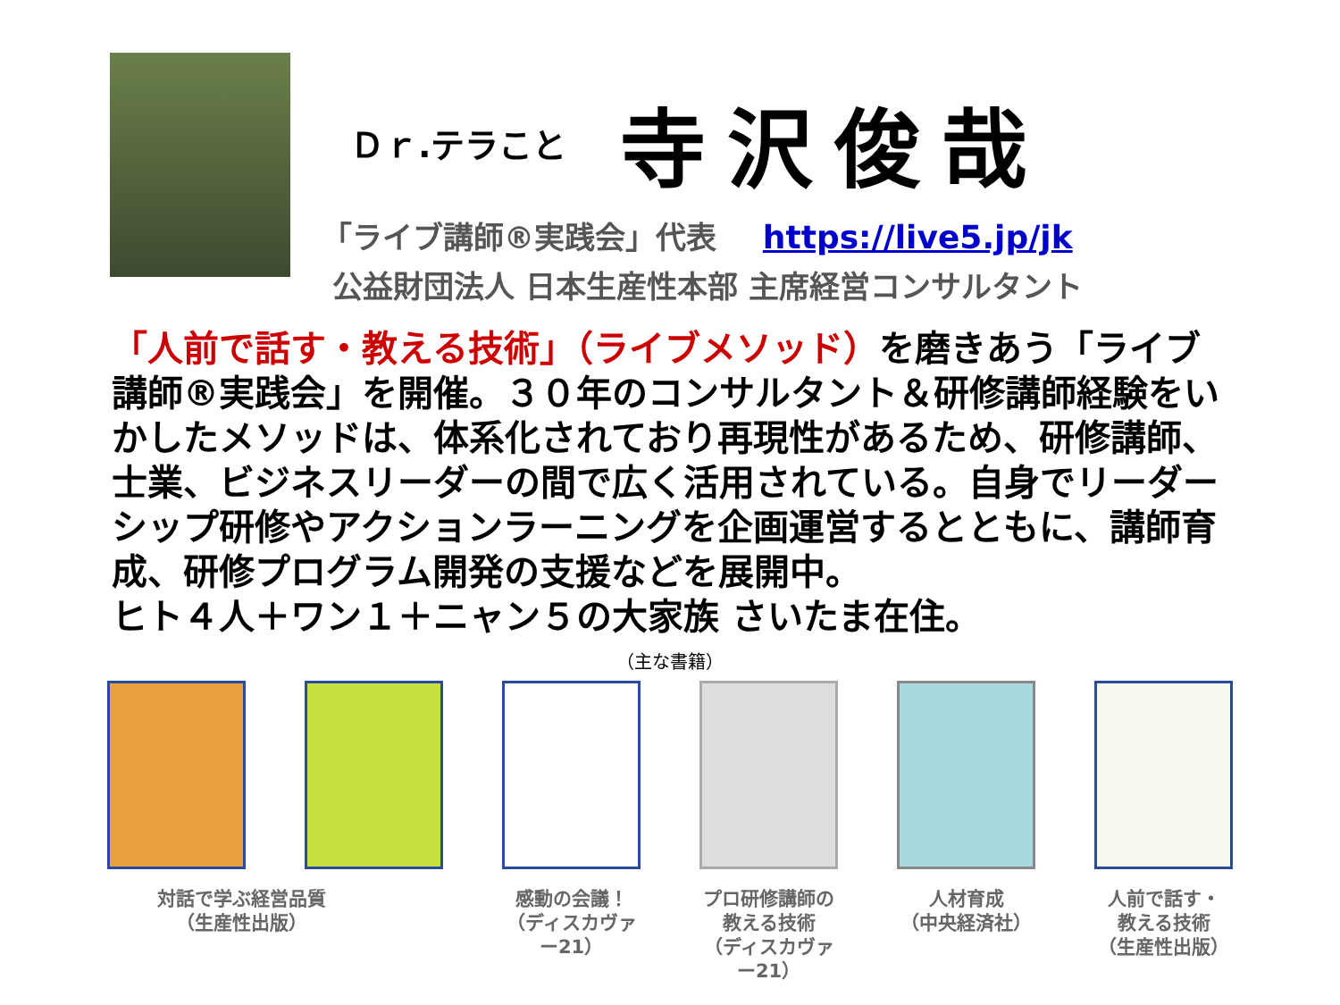Ｄｒ.テラこと 寺沢俊哉
「ライブ講師®実践会」代表 https://live5.jp/jk
公益財団法人 日本生産性本部 主席経営コンサルタント
「人前で話す・教える技術」（ライブメソッド）を磨きあう「ライブ講師®実践会」を開催。３０年のコンサルタント＆研修講師経験をいかしたメソッドは、体系化されており再現性があるため、研修講師、士業、ビジネスリーダーの間で広く活用されている。自身でリーダーシップ研修やアクションラーニングを企画運営するとともに、講師育成、研修プログラム開発の支援などを展開中。
ヒト４人＋ワン１＋ニャン５の大家族 さいたま在住。
（主な書籍）
対話で学ぶ経営品質
（生産性出版）
感動の会議！
（ディスカヴァー21）
プロ研修講師の
教える技術
（ディスカヴァー21）
人材育成
（中央経済社）
人前で話す・
教える技術
（生産性出版）